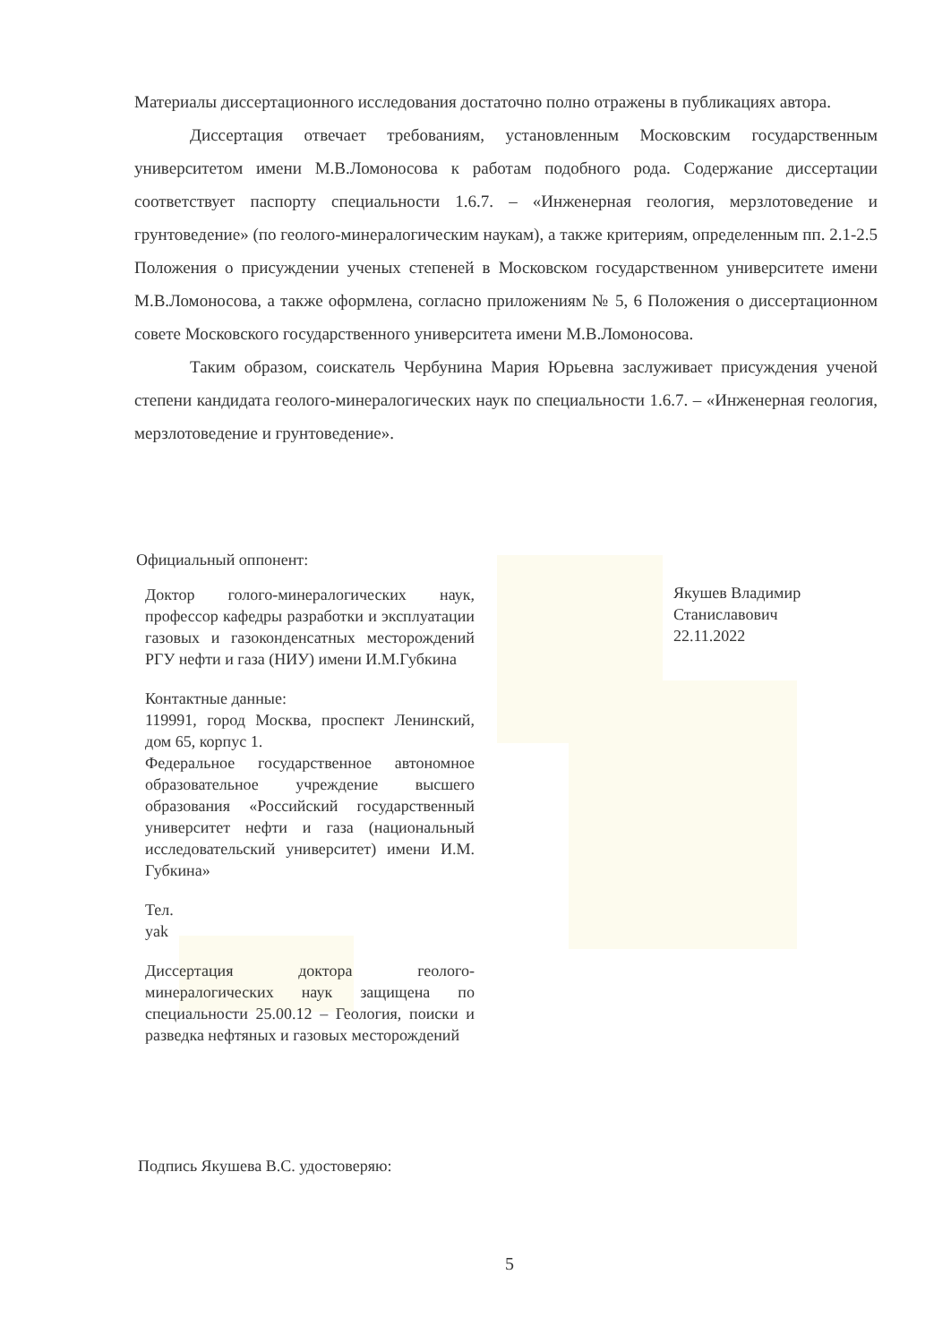Материалы диссертационного исследования достаточно полно отражены в публикациях автора.
Диссертация отвечает требованиям, установленным Московским государственным университетом имени М.В.Ломоносова к работам подобного рода. Содержание диссертации соответствует паспорту специальности 1.6.7. – «Инженерная геология, мерзлотоведение и грунтоведение» (по геолого-минералогическим наукам), а также критериям, определенным пп. 2.1-2.5 Положения о присуждении ученых степеней в Московском государственном университете имени М.В.Ломоносова, а также оформлена, согласно приложениям № 5, 6 Положения о диссертационном совете Московского государственного университета имени М.В.Ломоносова.
Таким образом, соискатель Чербунина Мария Юрьевна заслуживает присуждения ученой степени кандидата геолого-минералогических наук по специальности 1.6.7. – «Инженерная геология, мерзлотоведение и грунтоведение».
Официальный оппонент:
Доктор голого-минералогических наук, профессор кафедры разработки и эксплуатации газовых и газоконденсатных месторождений РГУ нефти и газа (НИУ) имени И.М.Губкина
Контактные данные:
119991, город Москва, проспект Ленинский, дом 65, корпус 1.
Федеральное государственное автономное образовательное учреждение высшего образования «Российский государственный университет нефти и газа (национальный исследовательский университет) имени И.М. Губкина»
Тел.
yak
Диссертация доктора геолого-минералогических наук защищена по специальности 25.00.12 – Геология, поиски и разведка нефтяных и газовых месторождений
Якушев Владимир Станиславович
22.11.2022
Подпись Якушева В.С. удостоверяю:
5